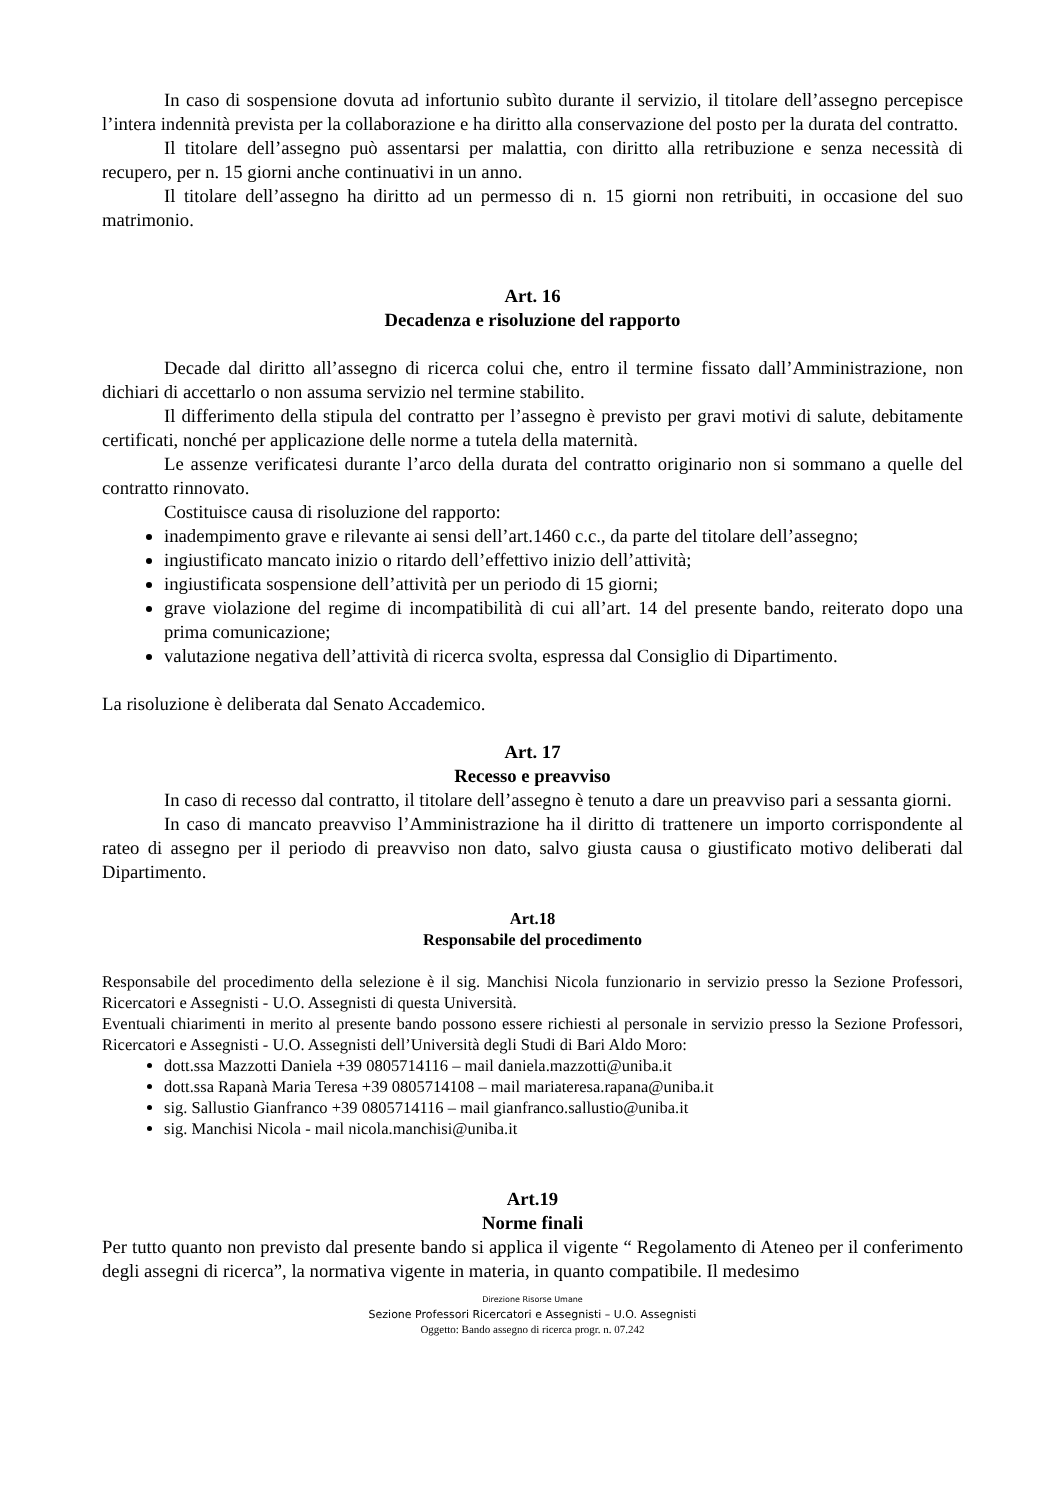In caso di sospensione dovuta ad infortunio subìto durante il servizio, il titolare dell’assegno percepisce l’intera indennità prevista per la collaborazione e ha diritto alla conservazione del posto per la durata del contratto.
Il titolare dell’assegno può assentarsi per malattia, con diritto alla retribuzione e senza necessità di recupero, per n. 15 giorni anche continuativi in un anno.
Il titolare dell’assegno ha diritto ad un permesso di n. 15 giorni non retribuiti, in occasione del suo matrimonio.
Art. 16
Decadenza e risoluzione del rapporto
Decade dal diritto all’assegno di ricerca colui che, entro il termine fissato dall’Amministrazione, non dichiari di accettarlo o non assuma servizio nel termine stabilito.
Il differimento della stipula del contratto per l’assegno è previsto per gravi motivi di salute, debitamente certificati, nonché per applicazione delle norme a tutela della maternità.
Le assenze verificatesi durante l’arco della durata del contratto originario non si sommano a quelle del contratto rinnovato.
Costituisce causa di risoluzione del rapporto:
inadempimento grave e rilevante ai sensi dell’art.1460 c.c., da parte del titolare dell’assegno;
ingiustificato mancato inizio o ritardo dell’effettivo inizio dell’attività;
ingiustificata sospensione dell’attività per un periodo di 15 giorni;
grave violazione del regime di incompatibilità di cui all’art. 14 del presente bando, reiterato dopo una prima comunicazione;
valutazione negativa dell’attività di ricerca svolta, espressa dal Consiglio di Dipartimento.
La risoluzione è deliberata dal Senato Accademico.
Art. 17
Recesso e preavviso
In caso di recesso dal contratto, il titolare dell’assegno è tenuto a dare un preavviso pari a sessanta giorni.
In caso di mancato preavviso l’Amministrazione ha il diritto di trattenere un importo corrispondente al rateo di assegno per il periodo di preavviso non dato, salvo giusta causa o giustificato motivo deliberati dal Dipartimento.
Art.18
Responsabile del procedimento
Responsabile del procedimento della selezione è il sig. Manchisi Nicola funzionario in servizio presso la Sezione Professori, Ricercatori e Assegnisti - U.O. Assegnisti di questa Università.
Eventuali chiarimenti in merito al presente bando possono essere richiesti al personale in servizio presso la Sezione Professori, Ricercatori e Assegnisti - U.O. Assegnisti dell’Università degli Studi di Bari Aldo Moro:
dott.ssa Mazzotti Daniela +39 0805714116 – mail daniela.mazzotti@uniba.it
dott.ssa Rapanà Maria Teresa +39 0805714108 – mail mariateresa.rapana@uniba.it
sig. Sallustio Gianfranco +39 0805714116 – mail gianfranco.sallustio@uniba.it
sig. Manchisi Nicola - mail nicola.manchisi@uniba.it
Art.19
Norme finali
Per tutto quanto non previsto dal presente bando si applica il vigente “ Regolamento di Ateneo per il conferimento degli assegni di ricerca”, la normativa vigente in materia, in quanto compatibile. Il medesimo
Direzione Risorse Umane
Sezione Professori Ricercatori e Assegnisti – U.O. Assegnisti
Oggetto: Bando assegno di ricerca progr. n. 07.242